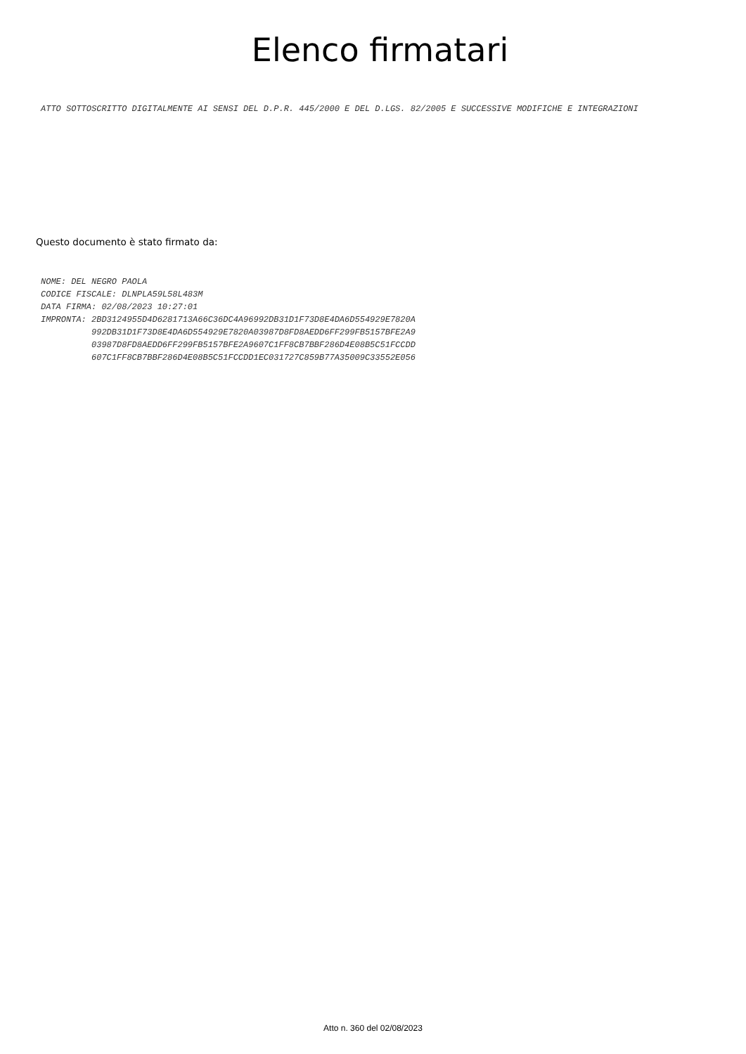Elenco firmatari
ATTO SOTTOSCRITTO DIGITALMENTE AI SENSI DEL D.P.R. 445/2000 E DEL D.LGS. 82/2005 E SUCCESSIVE MODIFICHE E INTEGRAZIONI
Questo documento è stato firmato da:
NOME: DEL NEGRO PAOLA
CODICE FISCALE: DLNPLA59L58L483M
DATA FIRMA: 02/08/2023 10:27:01
IMPRONTA: 2BD3124955D4D6281713A66C36DC4A96992DB31D1F73D8E4DA6D554929E7820A
          992DB31D1F73D8E4DA6D554929E7820A03987D8FD8AEDD6FF299FB5157BFE2A9
          03987D8FD8AEDD6FF299FB5157BFE2A9607C1FF8CB7BBF286D4E08B5C51FCCDD
          607C1FF8CB7BBF286D4E08B5C51FCCDD1EC031727C859B77A35009C33552E056
Atto n. 360 del 02/08/2023